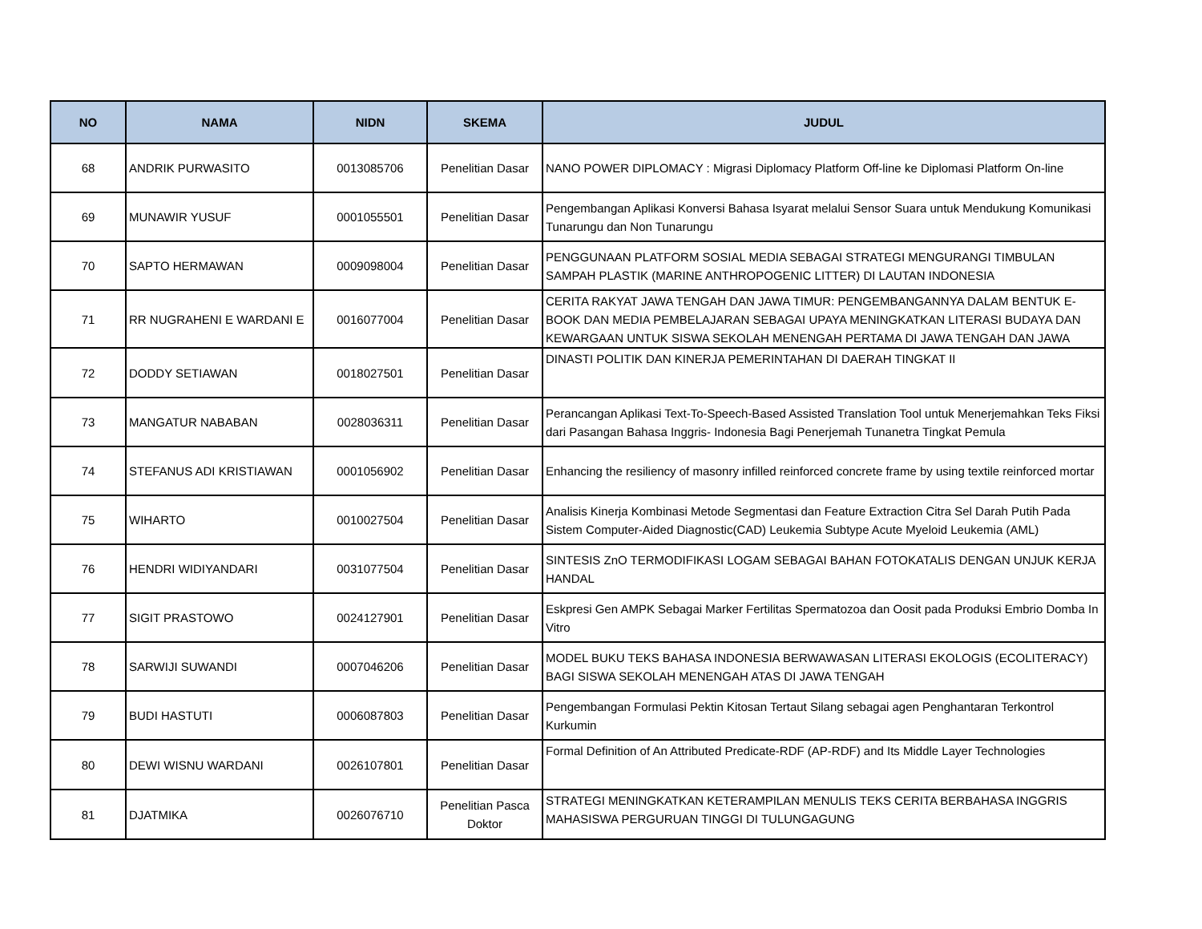| NO | NAMA | NIDN | SKEMA | JUDUL |
| --- | --- | --- | --- | --- |
| 68 | ANDRIK PURWASITO | 0013085706 | Penelitian Dasar | NANO POWER DIPLOMACY : Migrasi Diplomacy Platform Off-line ke Diplomasi Platform On-line |
| 69 | MUNAWIR YUSUF | 0001055501 | Penelitian Dasar | Pengembangan Aplikasi Konversi Bahasa Isyarat melalui Sensor Suara untuk Mendukung Komunikasi Tunarungu dan Non Tunarungu |
| 70 | SAPTO HERMAWAN | 0009098004 | Penelitian Dasar | PENGGUNAAN PLATFORM SOSIAL MEDIA SEBAGAI STRATEGI MENGURANGI TIMBULAN SAMPAH PLASTIK (MARINE ANTHROPOGENIC LITTER) DI LAUTAN INDONESIA |
| 71 | RR NUGRAHENI E WARDANI E | 0016077004 | Penelitian Dasar | CERITA RAKYAT JAWA TENGAH DAN JAWA TIMUR: PENGEMBANGANNYA DALAM BENTUK E-BOOK DAN MEDIA PEMBELAJARAN SEBAGAI UPAYA MENINGKATKAN LITERASI BUDAYA DAN KEWARGAAN UNTUK SISWA SEKOLAH MENENGAH PERTAMA DI JAWA TENGAH DAN JAWA |
| 72 | DODDY SETIAWAN | 0018027501 | Penelitian Dasar | DINASTI POLITIK DAN KINERJA PEMERINTAHAN DI DAERAH TINGKAT II |
| 73 | MANGATUR NABABAN | 0028036311 | Penelitian Dasar | Perancangan Aplikasi Text-To-Speech-Based Assisted Translation Tool untuk Menerjemahkan Teks Fiksi dari Pasangan Bahasa Inggris- Indonesia Bagi Penerjemah Tunanetra Tingkat Pemula |
| 74 | STEFANUS ADI KRISTIAWAN | 0001056902 | Penelitian Dasar | Enhancing the resiliency of masonry infilled reinforced concrete frame by using textile reinforced mortar |
| 75 | WIHARTO | 0010027504 | Penelitian Dasar | Analisis Kinerja Kombinasi Metode Segmentasi dan Feature Extraction Citra Sel Darah Putih Pada Sistem Computer-Aided Diagnostic(CAD) Leukemia Subtype Acute Myeloid Leukemia (AML) |
| 76 | HENDRI WIDIYANDARI | 0031077504 | Penelitian Dasar | SINTESIS ZnO TERMODIFIKASI LOGAM SEBAGAI BAHAN FOTOKATALIS DENGAN UNJUK KERJA HANDAL |
| 77 | SIGIT PRASTOWO | 0024127901 | Penelitian Dasar | Eskpresi Gen AMPK Sebagai Marker Fertilitas Spermatozoa dan Oosit pada Produksi Embrio Domba In Vitro |
| 78 | SARWIJI SUWANDI | 0007046206 | Penelitian Dasar | MODEL BUKU TEKS BAHASA INDONESIA BERWAWASAN LITERASI EKOLOGIS (ECOLITERACY) BAGI SISWA SEKOLAH MENENGAH ATAS DI JAWA TENGAH |
| 79 | BUDI HASTUTI | 0006087803 | Penelitian Dasar | Pengembangan Formulasi Pektin Kitosan Tertaut Silang sebagai agen Penghantaran Terkontrol Kurkumin |
| 80 | DEWI WISNU WARDANI | 0026107801 | Penelitian Dasar | Formal Definition of An Attributed Predicate-RDF (AP-RDF) and Its Middle Layer Technologies |
| 81 | DJATMIKA | 0026076710 | Penelitian Pasca Doktor | STRATEGI MENINGKATKAN KETERAMPILAN MENULIS TEKS CERITA BERBAHASA INGGRIS MAHASISWA PERGURUAN TINGGI DI TULUNGAGUNG |